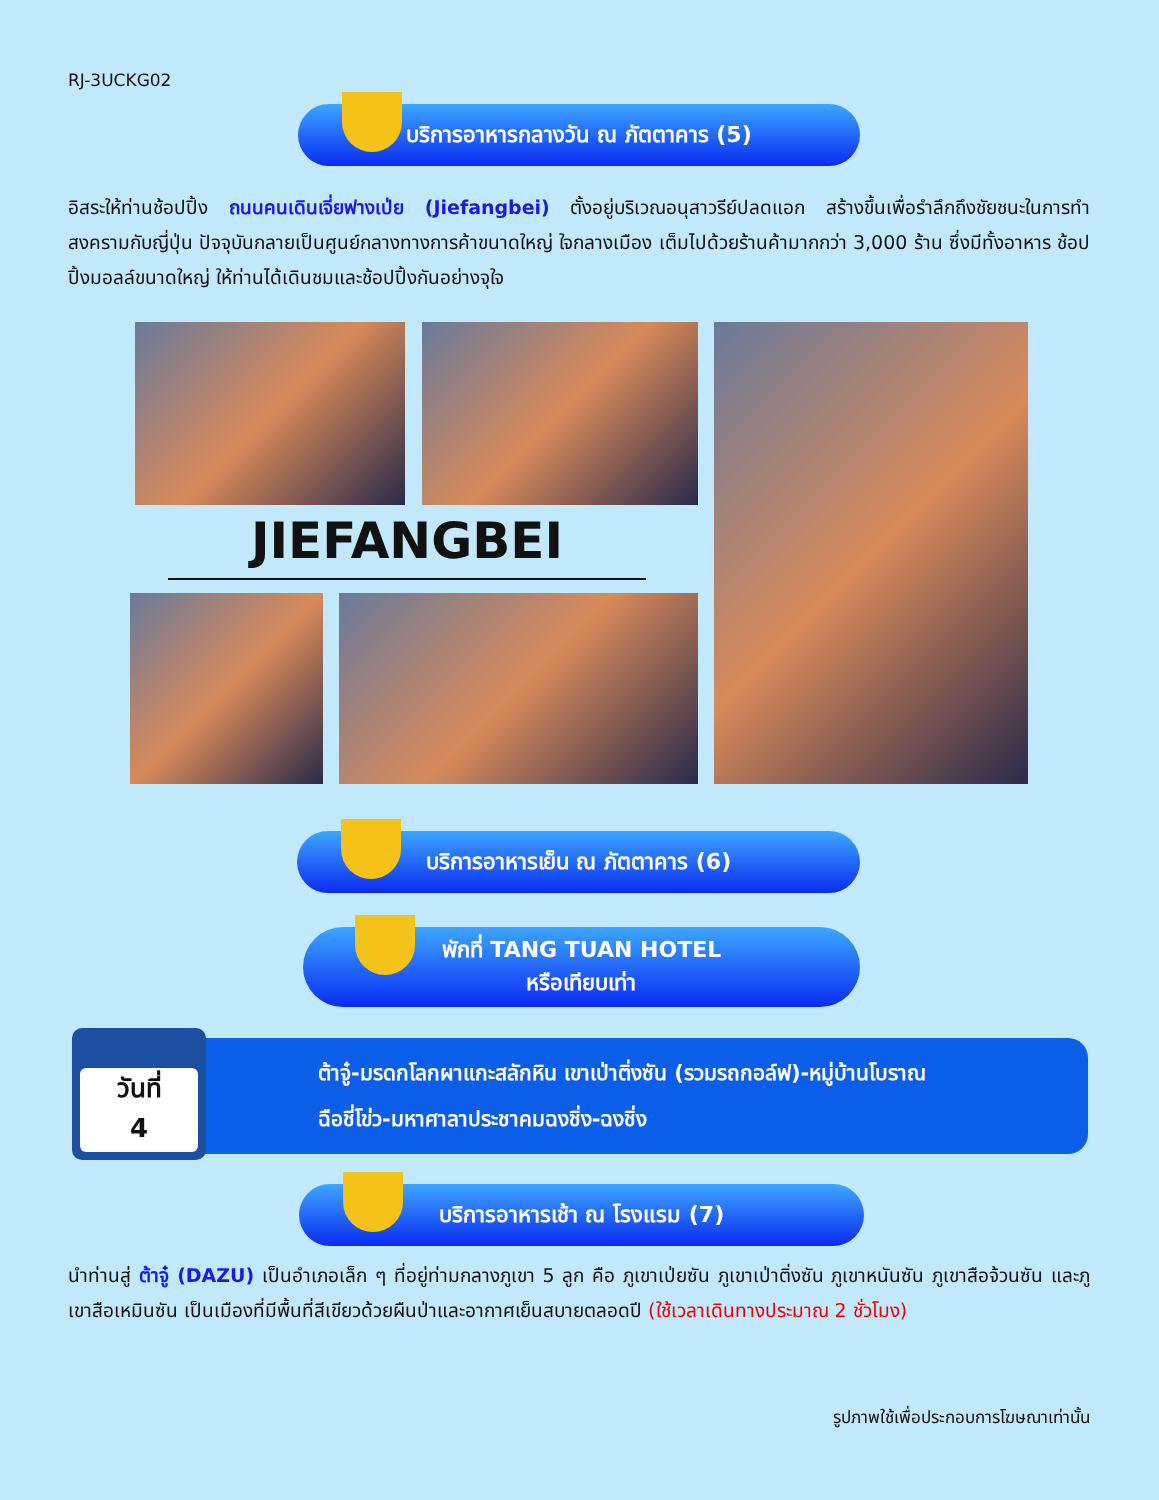RJ-3UCKG02
บริการอาหารกลางวัน ณ ภัตตาคาร (5)
อิสระให้ท่านช้อปปิ้ง ถนนคนเดินเจี่ยฟางเป่ย (Jiefangbei) ตั้งอยู่บริเวณอนุสาวรีย์ปลดแอก สร้างขึ้นเพื่อรำลึกถึงชัยชนะในการทำสงครามกับญี่ปุ่น ปัจจุบันกลายเป็นศูนย์กลางทางการค้าขนาดใหญ่ ใจกลางเมือง เต็มไปด้วยร้านค้ามากกว่า 3,000 ร้าน ซึ่งมีทั้งอาหาร ช้อปปิ้งมอลล์ขนาดใหญ่ ให้ท่านได้เดินชมและช้อปปิ้งกันอย่างจุใจ
JIEFANGBEI
บริการอาหารเย็น ณ ภัตตาคาร (6)
พักที่ TANG TUAN HOTEL
หรือเทียบเท่า
ต้าจู๋-มรดกโลกผาแกะสลักหิน เขาเป่าติ่งซัน (รวมรถกอล์ฟ)-หมู่บ้านโบราณ
ฉือชี่โข่ว-มหาศาลาประชาคมฉงชิ่ง-ฉงชิ่ง
วันที่
4
บริการอาหารเช้า ณ โรงแรม (7)
นำท่านสู่ ต้าจู๋ (DAZU) เป็นอำเภอเล็ก ๆ ที่อยู่ท่ามกลางภูเขา 5 ลูก คือ ภูเขาเป่ยซัน ภูเขาเป่าติ่งซัน ภูเขาหนันซัน ภูเขาสือจ้วนซัน และภูเขาสือเหมินซัน เป็นเมืองที่มีพื้นที่สีเขียวด้วยผืนป่าและอากาศเย็นสบายตลอดปี (ใช้เวลาเดินทางประมาณ 2 ชั่วโมง)
รูปภาพใช้เพื่อประกอบการโฆษณาเท่านั้น